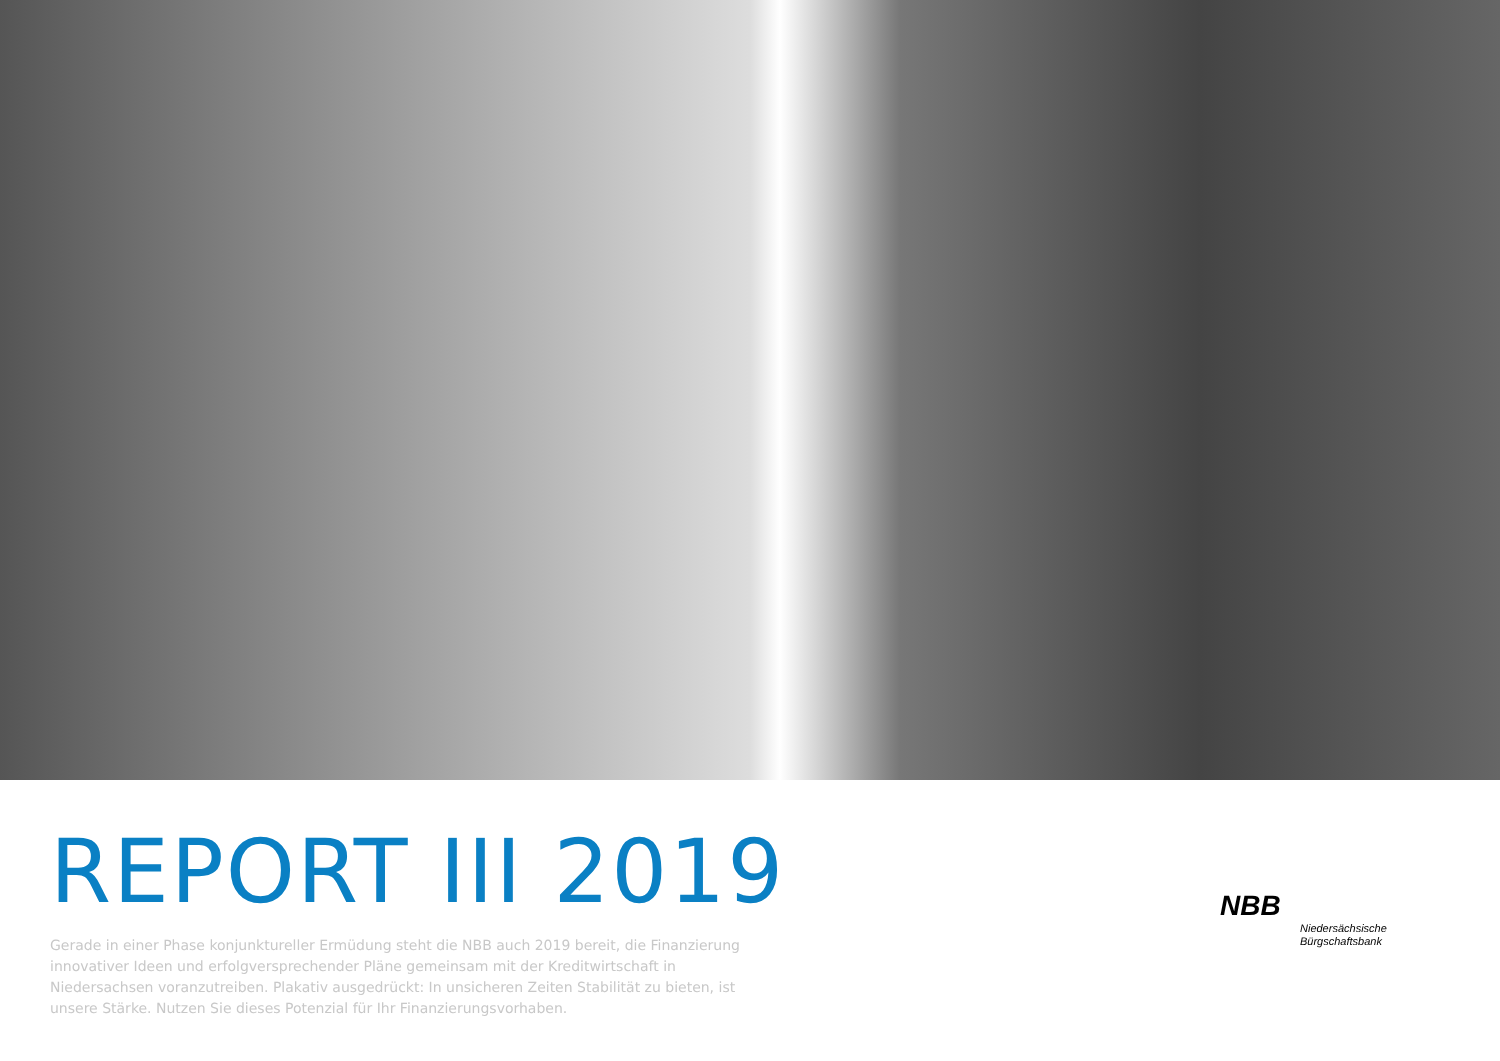REPORT III 2019
Gerade in einer Phase konjunktureller Ermüdung steht die NBB auch 2019 bereit, die Finanzierung innovativer Ideen und erfolgversprechender Pläne gemeinsam mit der Kreditwirtschaft in Niedersachsen voranzutreiben. Plakativ ausgedrückt: In unsicheren Zeiten Stabilität zu bieten, ist unsere Stärke. Nutzen Sie dieses Potenzial für Ihr Finanzierungsvorhaben.
NBB
Niedersächsische
Bürgschaftsbank